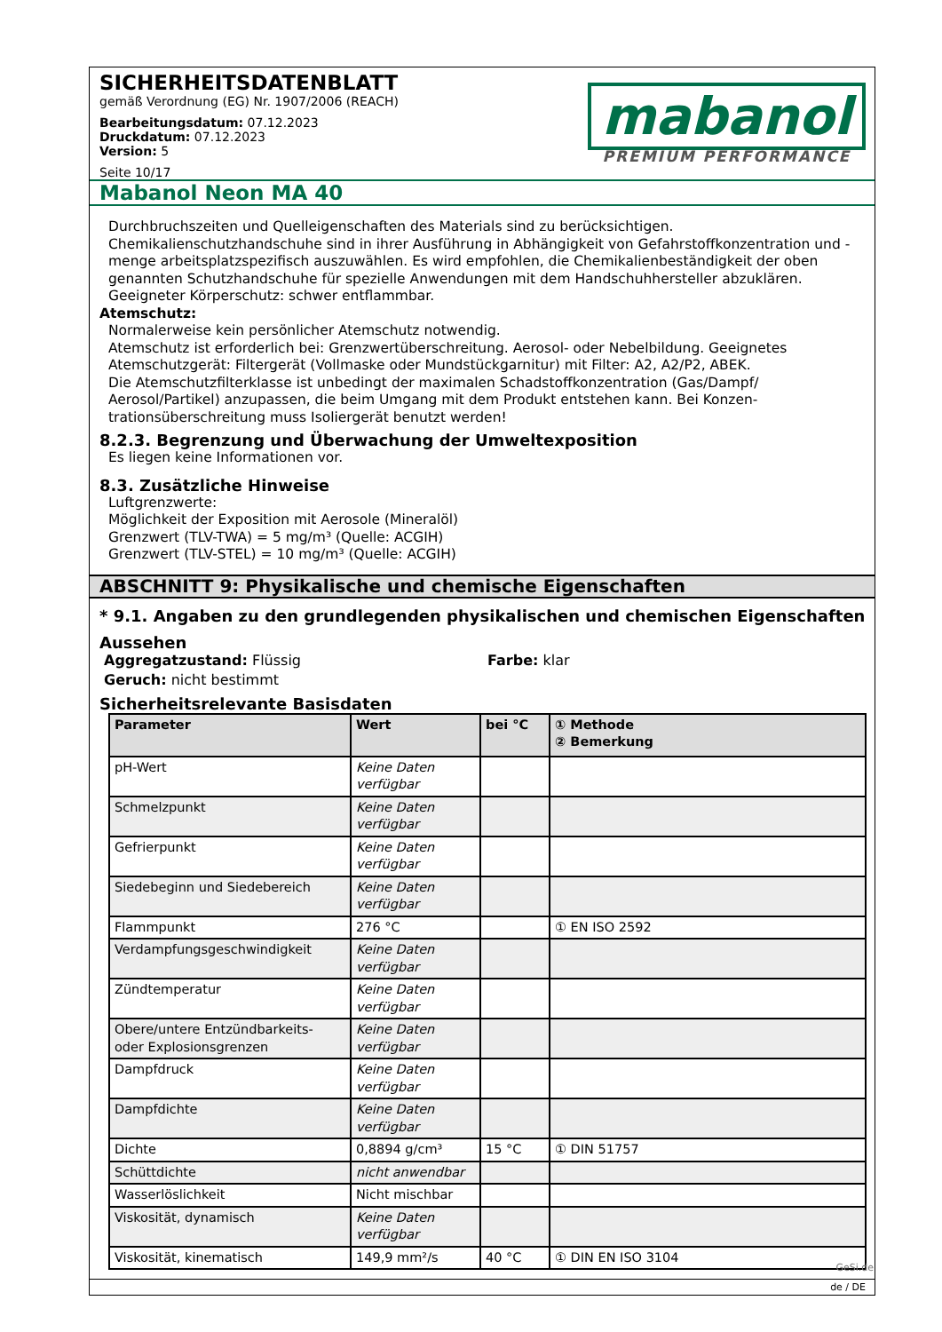SICHERHEITSDATENBLATT
gemäß Verordnung (EG) Nr. 1907/2006 (REACH)
Bearbeitungsdatum: 07.12.2023
Druckdatum: 07.12.2023
Version: 5
Seite 10/17
mabanol
PREMIUM PERFORMANCE
Mabanol Neon MA 40
Durchbruchszeiten und Quelleigenschaften des Materials sind zu berücksichtigen.
Chemikalienschutzhandschuhe sind in ihrer Ausführung in Abhängigkeit von Gefahrstoffkonzentration und -menge arbeitsplatzspezifisch auszuwählen. Es wird empfohlen, die Chemikalienbeständigkeit der oben genannten Schutzhandschuhe für spezielle Anwendungen mit dem Handschuhhersteller abzuklären.
Geeigneter Körperschutz: schwer entflammbar.
Atemschutz:
Normalerweise kein persönlicher Atemschutz notwendig.
Atemschutz ist erforderlich bei: Grenzwertüberschreitung. Aerosol- oder Nebelbildung. Geeignetes Atemschutzgerät: Filtergerät (Vollmaske oder Mundstückgarnitur) mit Filter: A2, A2/P2, ABEK.
Die Atemschutzfilterklasse ist unbedingt der maximalen Schadstoffkonzentration (Gas/Dampf/ Aerosol/Partikel) anzupassen, die beim Umgang mit dem Produkt entstehen kann. Bei Konzen-trationsüberschreitung muss Isoliergerät benutzt werden!
8.2.3. Begrenzung und Überwachung der Umweltexposition
Es liegen keine Informationen vor.
8.3. Zusätzliche Hinweise
Luftgrenzwerte:
Möglichkeit der Exposition mit Aerosole (Mineralöl)
Grenzwert (TLV-TWA) = 5 mg/m³ (Quelle: ACGIH)
Grenzwert (TLV-STEL) = 10 mg/m³ (Quelle: ACGIH)
ABSCHNITT 9: Physikalische und chemische Eigenschaften
* 9.1. Angaben zu den grundlegenden physikalischen und chemischen Eigenschaften
Aussehen
Aggregatzustand: Flüssig
Geruch: nicht bestimmt
Farbe: klar
Sicherheitsrelevante Basisdaten
| Parameter | Wert | bei °C | ① Methode ② Bemerkung |
| --- | --- | --- | --- |
| pH-Wert | Keine Daten verfügbar | | |
| Schmelzpunkt | Keine Daten verfügbar | | |
| Gefrierpunkt | Keine Daten verfügbar | | |
| Siedebeginn und Siedebereich | Keine Daten verfügbar | | |
| Flammpunkt | 276 °C | | ① EN ISO 2592 |
| Verdampfungsgeschwindigkeit | Keine Daten verfügbar | | |
| Zündtemperatur | Keine Daten verfügbar | | |
| Obere/untere Entzündbarkeits- oder Explosionsgrenzen | Keine Daten verfügbar | | |
| Dampfdruck | Keine Daten verfügbar | | |
| Dampfdichte | Keine Daten verfügbar | | |
| Dichte | 0,8894 g/cm³ | 15 °C | ① DIN 51757 |
| Schüttdichte | nicht anwendbar | | |
| Wasserlöslichkeit | Nicht mischbar | | |
| Viskosität, dynamisch | Keine Daten verfügbar | | |
| Viskosität, kinematisch | 149,9 mm²/s | 40 °C | ① DIN EN ISO 3104 |
de / DE
GeSi.de